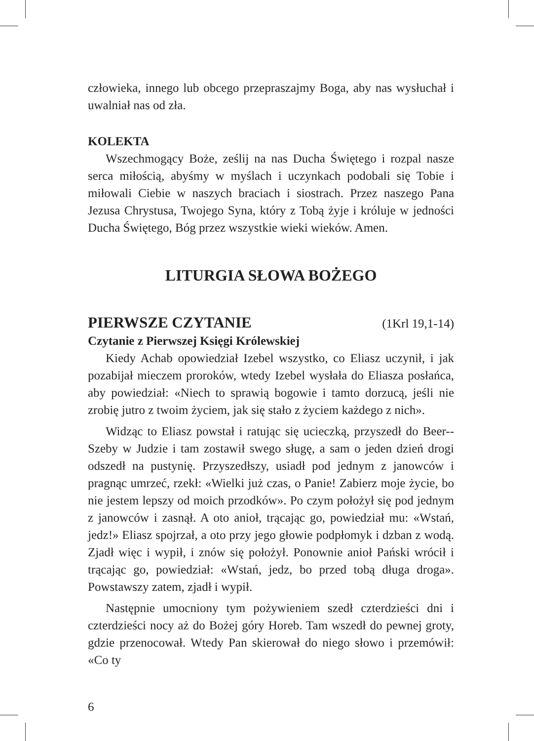człowieka, innego lub obcego przepraszajmy Boga, aby nas wysłuchał i uwalniał nas od zła.
KOLEKTA
Wszechmogący Boże, ześlij na nas Ducha Świętego i rozpal nasze serca miłością, abyśmy w myślach i uczynkach podobali się Tobie i miłowali Ciebie w naszych braciach i siostrach. Przez naszego Pana Jezusa Chrystusa, Twojego Syna, który z Tobą żyje i króluje w jedności Ducha Świętego, Bóg przez wszystkie wieki wieków. Amen.
LITURGIA SŁOWA BOŻEGO
PIERWSZE CZYTANIE (1Krl 19,1-14)
Czytanie z Pierwszej Księgi Królewskiej
Kiedy Achab opowiedział Izebel wszystko, co Eliasz uczynił, i jak pozabijał mieczem proroków, wtedy Izebel wysłała do Eliasza posłańca, aby powiedział: «Niech to sprawią bogowie i tamto dorzucą, jeśli nie zrobię jutro z twoim życiem, jak się stało z życiem każdego z nich».
Widząc to Eliasz powstał i ratując się ucieczką, przyszedł do Beer--Szeby w Judzie i tam zostawił swego sługę, a sam o jeden dzień drogi odszedł na pustynię. Przyszedłszy, usiadł pod jednym z janowców i pragnąc umrzeć, rzekł: «Wielki już czas, o Panie! Zabierz moje życie, bo nie jestem lepszy od moich przodków». Po czym położył się pod jednym z janowców i zasnął. A oto anioł, trącając go, powiedział mu: «Wstań, jedz!» Eliasz spojrzał, a oto przy jego głowie podpłomyk i dzban z wodą. Zjadł więc i wypił, i znów się położył. Ponownie anioł Pański wrócił i trącając go, powiedział: «Wstań, jedz, bo przed tobą długa droga». Powstawszy zatem, zjadł i wypił.
Następnie umocniony tym pożywieniem szedł czterdzieści dni i czterdzieści nocy aż do Bożej góry Horeb. Tam wszedł do pewnej groty, gdzie przenocował. Wtedy Pan skierował do niego słowo i przemówił: «Co ty
6